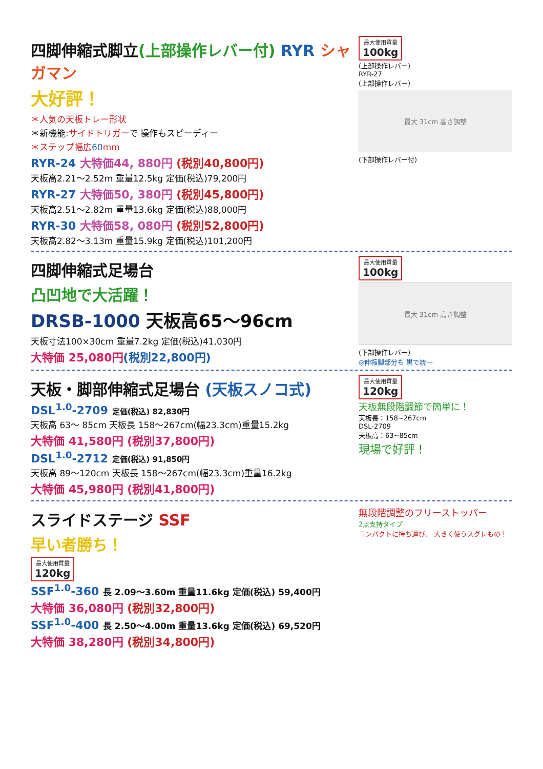四脚伸縮式脚立(上部操作レバー付) RYR シャガマン
大好評！
＊人気の天板トレー形状
＊新機能:サイドトリガーで 操作もスピーディー
＊ステップ幅広60mm
RYR-24 大特価44, 880円 (税別40,800円)
天板高2.21～2.52m 重量12.5kg 定価(税込)79,200円
RYR-27 大特価50, 380円 (税別45,800円)
天板高2.51～2.82m 重量13.6kg 定価(税込)88,000円
RYR-30 大特価58, 080円 (税別52,800円)
天板高2.82～3.13m 重量15.9kg 定価(税込)101,200円
最大使用質量 100kg
(上部操作レバー)
RYR-27
(上部操作レバー)
最大 31cm 高さ調整
(下部操作レバー付)
四脚伸縮式足場台
凸凹地で大活躍！
DRSB-1000 天板高65～96cm
天板寸法100×30cm 重量7.2kg 定価(税込)41,030円
大特価 25,080円(税別22,800円)
最大使用質量 100kg
最大 31cm 高さ調整
(下部操作レバー)
◎伸縮脚部分も 黒で統一
天板・脚部伸縮式足場台 (天板スノコ式)
DSL<sup>1.0</sup>-2709 定価(税込) 82,830円
天板高 63～ 85cm 天板長 158～267cm(幅23.3cm)重量15.2kg
大特価 41,580円 (税別37,800円)
DSL<sup>1.0</sup>-2712 定価(税込) 91,850円
天板高 89～120cm 天板長 158～267cm(幅23.3cm)重量16.2kg
大特価 45,980円 (税別41,800円)
最大使用質量 120kg
天板無段階調節で簡単に！
天板長：158~267cm
DSL-2709
天板高：63~85cm
現場で好評！
スライドステージ SSF
早い者勝ち！
最大使用質量 120kg
SSF<sup>1.0</sup>-360 長 2.09～3.60m 重量11.6kg 定価(税込) 59,400円
大特価 36,080円 (税別32,800円)
SSF<sup>1.0</sup>-400 長 2.50～4.00m 重量13.6kg 定価(税込) 69,520円
大特価 38,280円 (税別34,800円)
無段階調整のフリーストッパー
2点支持タイプ
コンパクトに持ち運び、 大きく使うスグレもの！